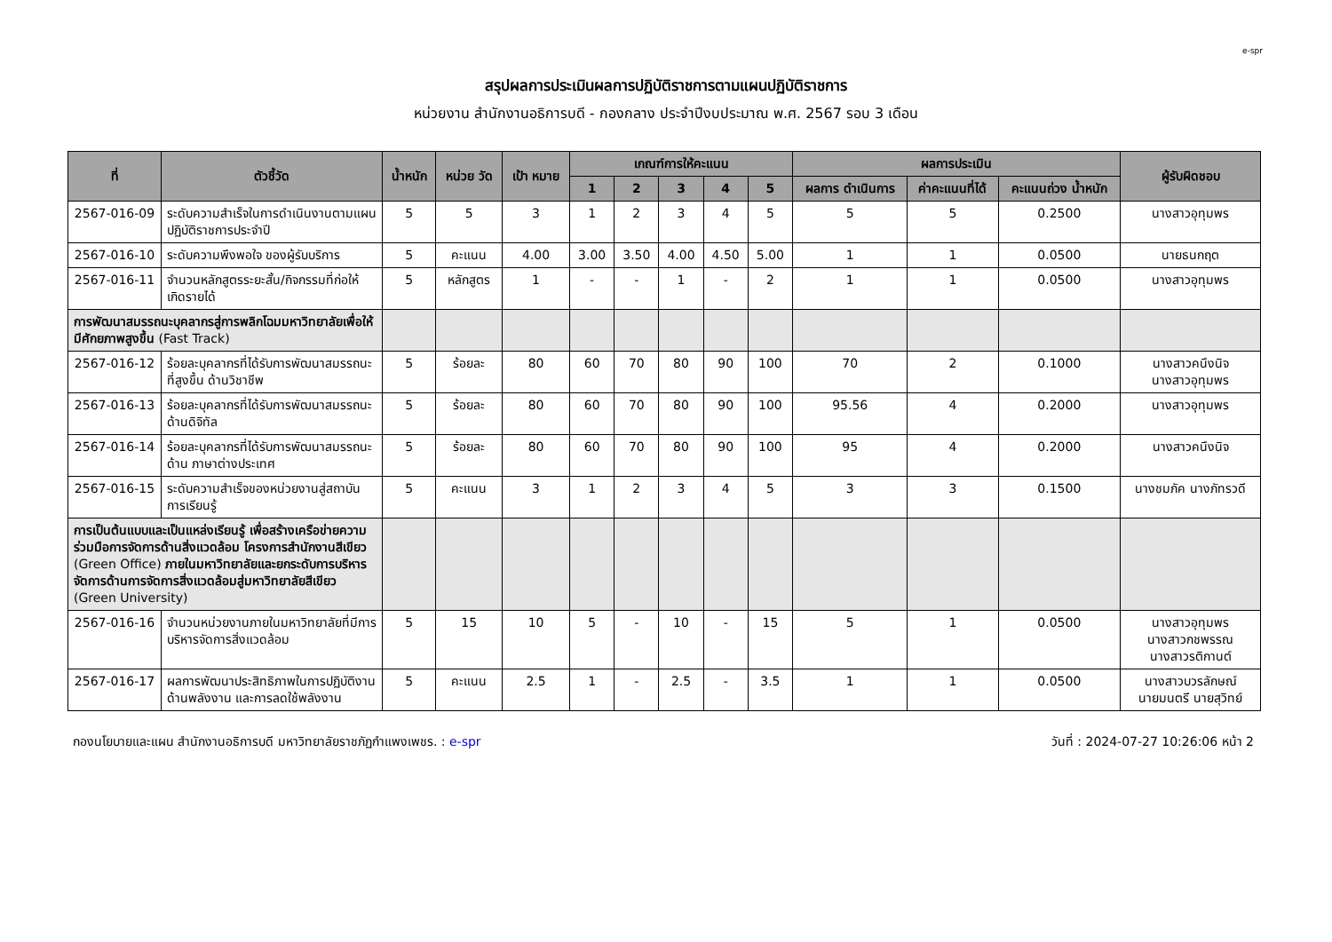e-spr
สรุปผลการประเมินผลการปฏิบัติราชการตามแผนปฏิบัติราชการ
หน่วยงาน สำนักงานอธิการบดี - กองกลาง ประจำปีงบประมาณ พ.ศ. 2567 รอบ 3 เดือน
| ที่ | ตัวชี้วัด | น้ำหนัก | หน่วย วัด | เป้า หมาย | เกณฑ์การให้คะแนน | | | | | ผลการประเมิน | | | ผู้รับผิดชอบ |
| --- | --- | --- | --- | --- | --- | --- | --- | --- | --- | --- | --- | --- | --- |
| | | | | | 1 | 2 | 3 | 4 | 5 | ผลการ ดำเนินการ | ค่าคะแนนที่ได้ | คะแนนถ่วง น้ำหนัก | |
| 2567-016-09 | ระดับความสำเร็จในการดำเนินงานตามแผนปฏิบัติราชการประจำปี | 5 | 5 | 3 | 1 | 2 | 3 | 4 | 5 | 5 | 5 | 0.2500 | นางสาวอุทุมพร |
| 2567-016-10 | ระดับความพึงพอใจ ของผู้รับบริการ | 5 | คะแนน | 4.00 | 3.00 | 3.50 | 4.00 | 4.50 | 5.00 | 1 | 1 | 0.0500 | นายธนกฤต |
| 2567-016-11 | จำนวนหลักสูตรระยะสั้น/กิจกรรมที่ก่อให้เกิดรายได้ | 5 | หลักสูตร | 1 | - | - | 1 | - | 2 | 1 | 1 | 0.0500 | นางสาวอุทุมพร |
| การพัฒนาสมรรถนะบุคลากรสู่การพลิกโฉมมหาวิทยาลัยเพื่อให้มีศักยภาพสูงขึ้น (Fast Track) | | | | | | | | | | | | | |
| 2567-016-12 | ร้อยละบุคลากรที่ได้รับการพัฒนาสมรรถนะที่สูงขึ้น ด้านวิชาชีพ | 5 | ร้อยละ | 80 | 60 | 70 | 80 | 90 | 100 | 70 | 2 | 0.1000 | นางสาวคนึงนิจ นางสาวอุทุมพร |
| 2567-016-13 | ร้อยละบุคลากรที่ได้รับการพัฒนาสมรรถนะด้านดิจิทัล | 5 | ร้อยละ | 80 | 60 | 70 | 80 | 90 | 100 | 95.56 | 4 | 0.2000 | นางสาวอุทุมพร |
| 2567-016-14 | ร้อยละบุคลากรที่ได้รับการพัฒนาสมรรถนะด้าน ภาษาต่างประเทศ | 5 | ร้อยละ | 80 | 60 | 70 | 80 | 90 | 100 | 95 | 4 | 0.2000 | นางสาวคนึงนิจ |
| 2567-016-15 | ระดับความสำเร็จของหน่วยงานสู่สถาบันการเรียนรู้ | 5 | คะแนน | 3 | 1 | 2 | 3 | 4 | 5 | 3 | 3 | 0.1500 | นางชมภัค นางภัทรวดี |
| การเป็นต้นแบบและเป็นแหล่งเรียนรู้ เพื่อสร้างเครือข่ายความร่วมมือการจัดการด้านสิ่งแวดล้อม โครงการสำนักงานสีเขียว (Green Office) ภายในมหาวิทยาลัยและยกระดับการบริหารจัดการด้านการจัดการสิ่งแวดล้อมสู่มหาวิทยาลัยสีเขียว (Green University) | | | | | | | | | | | | | |
| 2567-016-16 | จำนวนหน่วยงานภายในมหาวิทยาลัยที่มีการบริหารจัดการสิ่งแวดล้อม | 5 | 15 | 10 | 5 | - | 10 | - | 15 | 5 | 1 | 0.0500 | นางสาวอุทุมพร นางสาวกชพรรณ นางสาวรติกานต์ |
| 2567-016-17 | ผลการพัฒนาประสิทธิภาพในการปฏิบัติงานด้านพลังงาน และการลดใช้พลังงาน | 5 | คะแนน | 2.5 | 1 | - | 2.5 | - | 3.5 | 1 | 1 | 0.0500 | นางสาวบวรลักษณ์ นายมนตรี นายสุวิทย์ |
กองนโยบายและแผน สำนักงานอธิการบดี มหาวิทยาลัยราชภัฏกำแพงเพชร. : e-spr วันที่ : 2024-07-27 10:26:06 หน้า 2